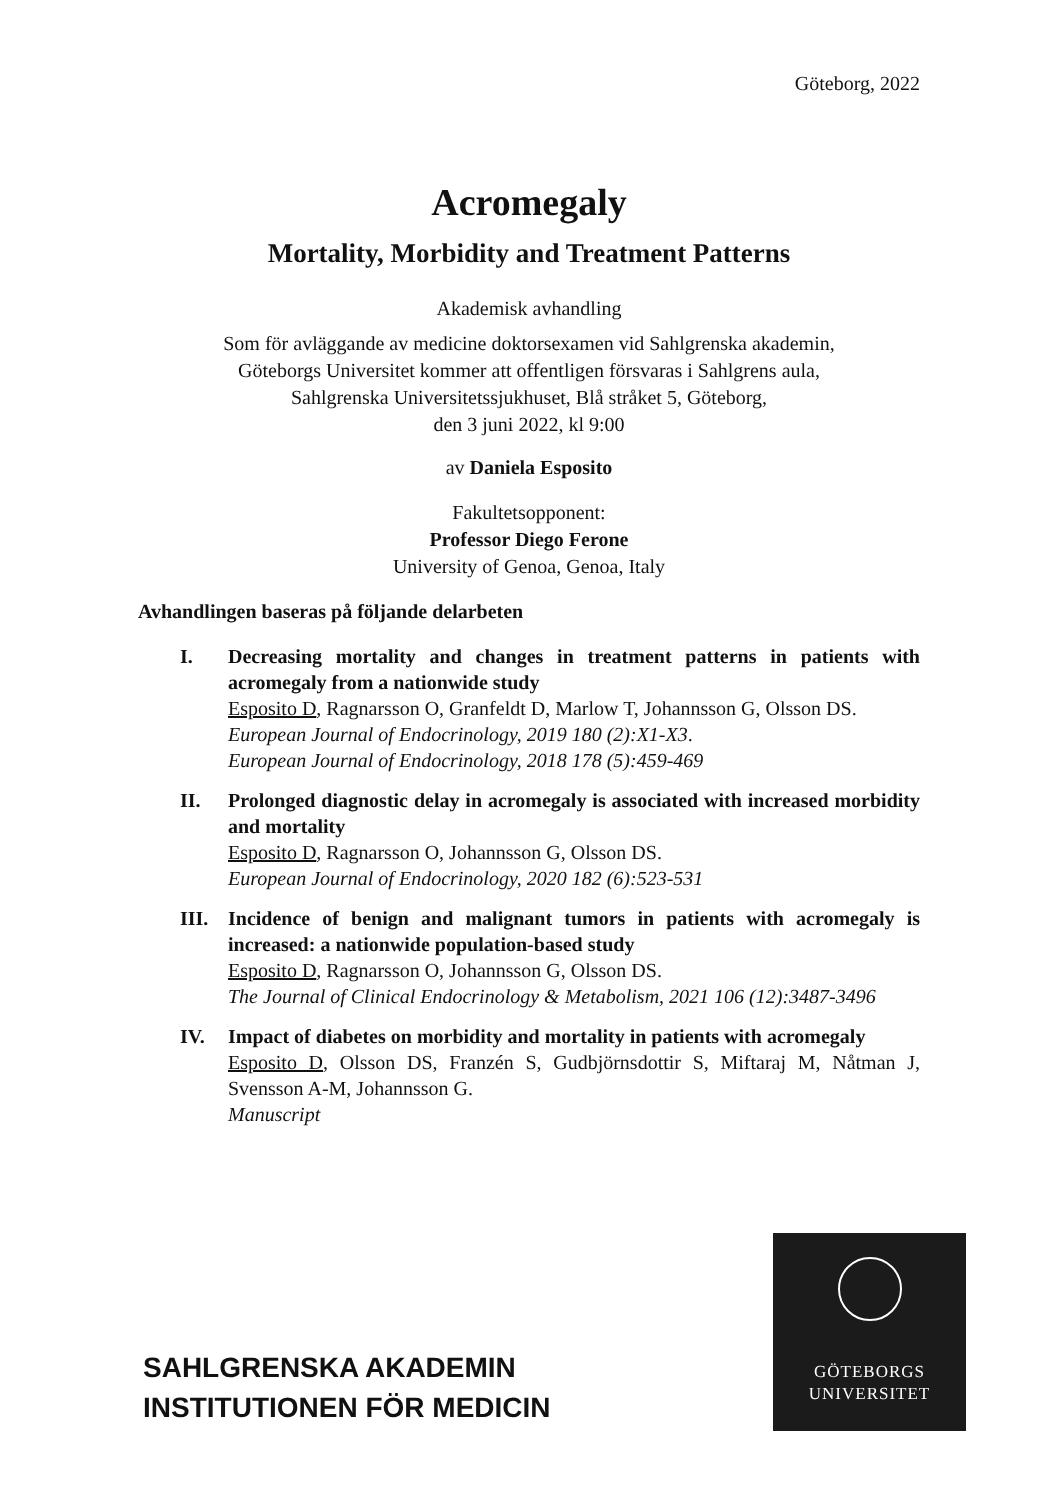Göteborg, 2022
Acromegaly
Mortality, Morbidity and Treatment Patterns
Akademisk avhandling
Som för avläggande av medicine doktorsexamen vid Sahlgrenska akademin,
Göteborgs Universitet kommer att offentligen försvaras i Sahlgrens aula,
Sahlgrenska Universitetssjukhuset, Blå stråket 5, Göteborg,
den 3 juni 2022, kl 9:00
av Daniela Esposito
Fakultetsopponent:
Professor Diego Ferone
University of Genoa, Genoa, Italy
Avhandlingen baseras på följande delarbeten
I. Decreasing mortality and changes in treatment patterns in patients with acromegaly from a nationwide study
Esposito D, Ragnarsson O, Granfeldt D, Marlow T, Johannsson G, Olsson DS.
European Journal of Endocrinology, 2019 180 (2):X1-X3.
European Journal of Endocrinology, 2018 178 (5):459-469
II. Prolonged diagnostic delay in acromegaly is associated with increased morbidity and mortality
Esposito D, Ragnarsson O, Johannsson G, Olsson DS.
European Journal of Endocrinology, 2020 182 (6):523-531
III. Incidence of benign and malignant tumors in patients with acromegaly is increased: a nationwide population-based study
Esposito D, Ragnarsson O, Johannsson G, Olsson DS.
The Journal of Clinical Endocrinology & Metabolism, 2021 106 (12):3487-3496
IV. Impact of diabetes on morbidity and mortality in patients with acromegaly
Esposito D, Olsson DS, Franzén S, Gudbjörnsdottir S, Miftaraj M, Nåtman J, Svensson A-M, Johannsson G.
Manuscript
SAHLGRENSKA AKADEMIN
INSTITUTIONEN FÖR MEDICIN
GÖTEBORGS
UNIVERSITET